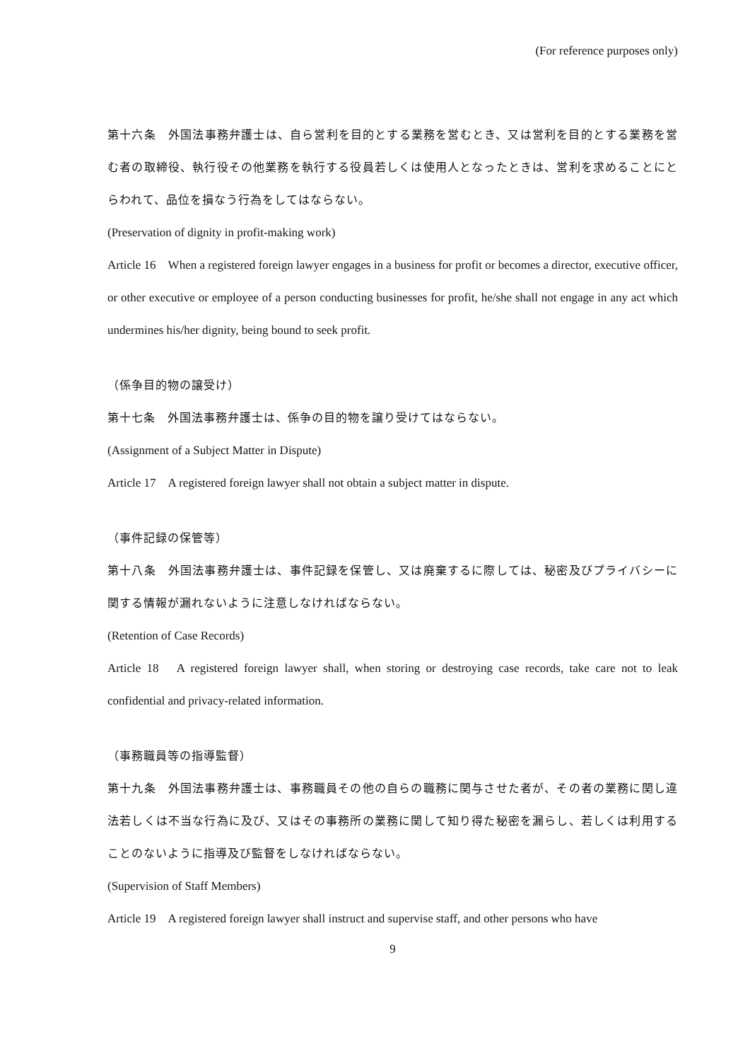(For reference purposes only)
第十六条　外国法事務弁護士は、自ら営利を目的とする業務を営むとき、又は営利を目的とする業務を営む者の取締役、執行役その他業務を執行する役員若しくは使用人となったときは、営利を求めることにとらわれて、品位を損なう行為をしてはならない。
(Preservation of dignity in profit-making work)
Article 16　When a registered foreign lawyer engages in a business for profit or becomes a director, executive officer, or other executive or employee of a person conducting businesses for profit, he/she shall not engage in any act which undermines his/her dignity, being bound to seek profit.
（係争目的物の譲受け）
第十七条　外国法事務弁護士は、係争の目的物を譲り受けてはならない。
(Assignment of a Subject Matter in Dispute)
Article 17　A registered foreign lawyer shall not obtain a subject matter in dispute.
（事件記録の保管等）
第十八条　外国法事務弁護士は、事件記録を保管し、又は廃棄するに際しては、秘密及びプライバシーに関する情報が漏れないように注意しなければならない。
(Retention of Case Records)
Article 18　A registered foreign lawyer shall, when storing or destroying case records, take care not to leak confidential and privacy-related information.
（事務職員等の指導監督）
第十九条　外国法事務弁護士は、事務職員その他の自らの職務に関与させた者が、その者の業務に関し違法若しくは不当な行為に及び、又はその事務所の業務に関して知り得た秘密を漏らし、若しくは利用することのないように指導及び監督をしなければならない。
(Supervision of Staff Members)
Article 19　A registered foreign lawyer shall instruct and supervise staff, and other persons who have
9